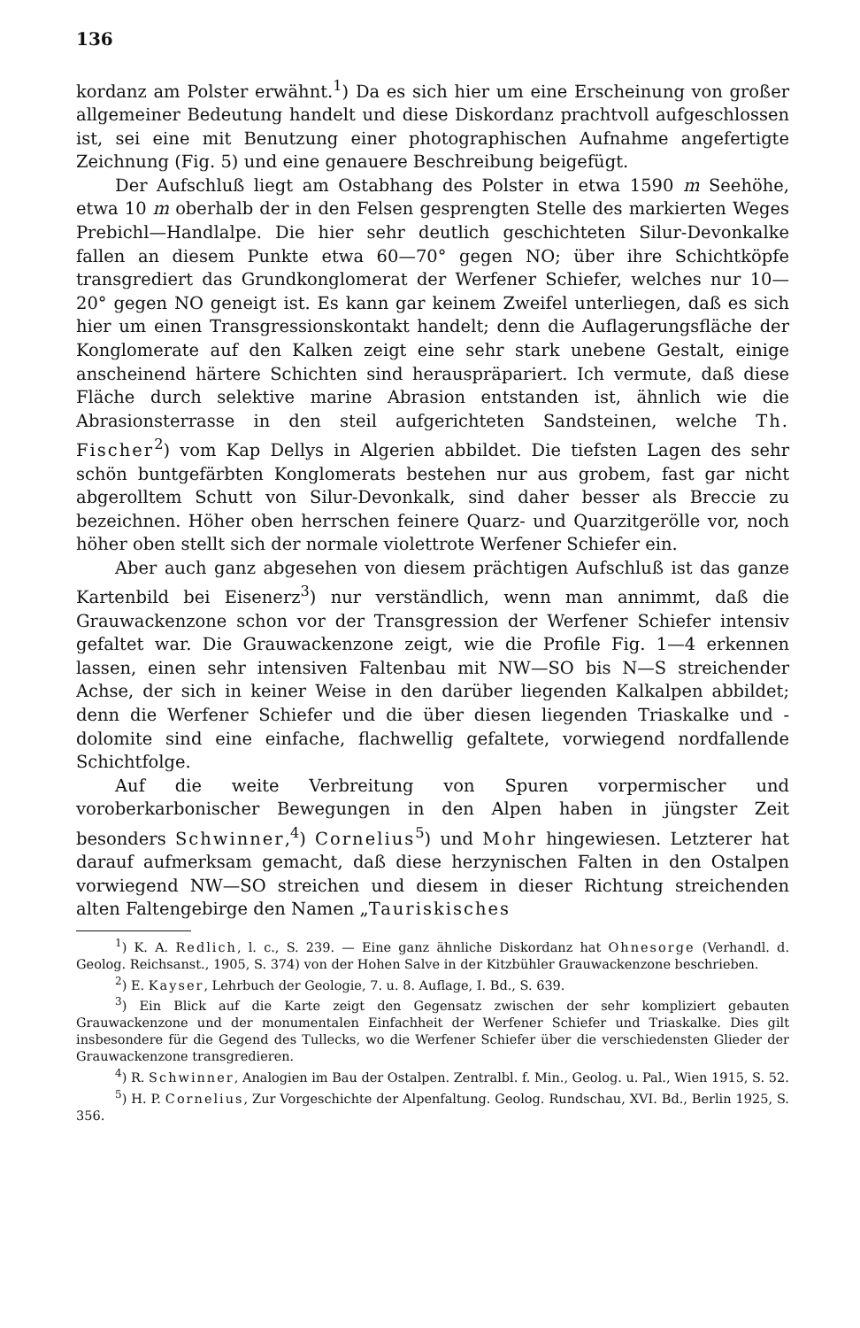136
kordanz am Polster erwähnt.<sup>1</sup>) Da es sich hier um eine Erscheinung von großer allgemeiner Bedeutung handelt und diese Diskordanz prachtvoll aufgeschlossen ist, sei eine mit Benutzung einer photographischen Aufnahme angefertigte Zeichnung (Fig. 5) und eine genauere Beschreibung beigefügt.
Der Aufschluß liegt am Ostabhang des Polster in etwa 1590 m Seehöhe, etwa 10 m oberhalb der in den Felsen gesprengten Stelle des markierten Weges Prebichl—Handlalpe. Die hier sehr deutlich geschichteten Silur-Devonkalke fallen an diesem Punkte etwa 60—70° gegen NO; über ihre Schichtköpfe transgrediert das Grundkonglomerat der Werfener Schiefer, welches nur 10—20° gegen NO geneigt ist. Es kann gar keinem Zweifel unterliegen, daß es sich hier um einen Transgressionskontakt handelt; denn die Auflagerungsfläche der Konglomerate auf den Kalken zeigt eine sehr stark unebene Gestalt, einige anscheinend härtere Schichten sind herauspräpariert. Ich vermute, daß diese Fläche durch selektive marine Abrasion entstanden ist, ähnlich wie die Abrasionsterrasse in den steil aufgerichteten Sandsteinen, welche Th. Fischer<sup>2</sup>) vom Kap Dellys in Algerien abbildet. Die tiefsten Lagen des sehr schön buntgefärbten Konglomerats bestehen nur aus grobem, fast gar nicht abgerolltem Schutt von Silur-Devonkalk, sind daher besser als Breccie zu bezeichnen. Höher oben herrschen feinere Quarz- und Quarzitgerölle vor, noch höher oben stellt sich der normale violettrote Werfener Schiefer ein.
Aber auch ganz abgesehen von diesem prächtigen Aufschluß ist das ganze Kartenbild bei Eisenerz<sup>3</sup>) nur verständlich, wenn man annimmt, daß die Grauwackenzone schon vor der Transgression der Werfener Schiefer intensiv gefaltet war. Die Grauwackenzone zeigt, wie die Profile Fig. 1—4 erkennen lassen, einen sehr intensiven Faltenbau mit NW—SO bis N—S streichender Achse, der sich in keiner Weise in den darüber liegenden Kalkalpen abbildet; denn die Werfener Schiefer und die über diesen liegenden Triaskalke und -dolomite sind eine einfache, flachwellig gefaltete, vorwiegend nordfallende Schichtfolge.
Auf die weite Verbreitung von Spuren vorpermischer und voroberkarbonischer Bewegungen in den Alpen haben in jüngster Zeit besonders Schwinner,<sup>4</sup>) Cornelius<sup>5</sup>) und Mohr hingewiesen. Letzterer hat darauf aufmerksam gemacht, daß diese herzynischen Falten in den Ostalpen vorwiegend NW—SO streichen und diesem in dieser Richtung streichenden alten Faltengebirge den Namen „Tauriskisches
<sup>1</sup>) K. A. Redlich, l. c., S. 239. — Eine ganz ähnliche Diskordanz hat Ohnesorge (Verhandl. d. Geolog. Reichsanst., 1905, S. 374) von der Hohen Salve in der Kitzbühler Grauwackenzone beschrieben.
<sup>2</sup>) E. Kayser, Lehrbuch der Geologie, 7. u. 8. Auflage, I. Bd., S. 639.
<sup>3</sup>) Ein Blick auf die Karte zeigt den Gegensatz zwischen der sehr kompliziert gebauten Grauwackenzone und der monumentalen Einfachheit der Werfener Schiefer und Triaskalke. Dies gilt insbesondere für die Gegend des Tullecks, wo die Werfener Schiefer über die verschiedensten Glieder der Grauwackenzone transgredieren.
<sup>4</sup>) R. Schwinner, Analogien im Bau der Ostalpen. Zentralbl. f. Min., Geolog. u. Pal., Wien 1915, S. 52.
<sup>5</sup>) H. P. Cornelius, Zur Vorgeschichte der Alpenfaltung. Geolog. Rundschau, XVI. Bd., Berlin 1925, S. 356.